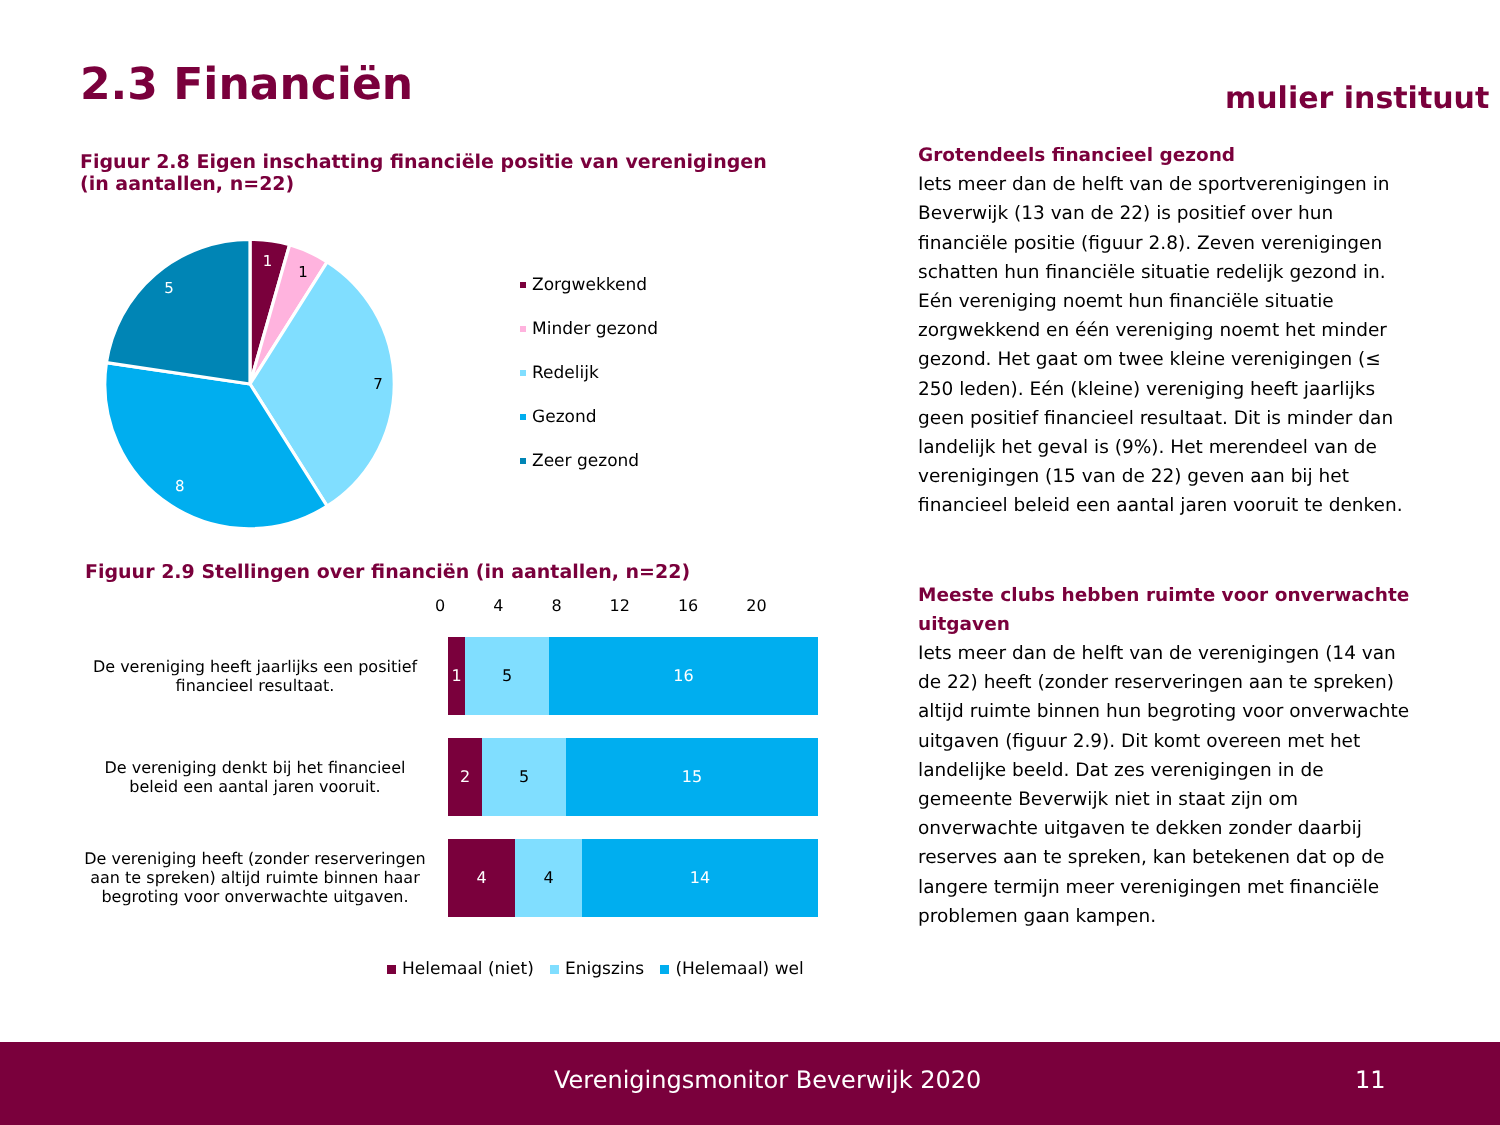2.3 Financiën mulier instituut
Figuur 2.8 Eigen inschatting financiële positie van verenigingen
(in aantallen, n=22)
1
5
8
1
7
Zorgwekkend
Minder gezond
Redelijk
Gezond
Zeer gezond
Figuur 2.9 Stellingen over financiën (in aantallen, n=22)
0 4 8 12 16 20
De vereniging heeft jaarlijks een positief financieel resultaat.
1 5 16
De vereniging denkt bij het financieel beleid een aantal jaren vooruit.
2 5 15
De vereniging heeft (zonder reserveringen aan te spreken) altijd ruimte binnen haar begroting voor onverwachte uitgaven.
4 4 14
Helemaal (niet) Enigszins (Helemaal) wel
Grotendeels financieel gezond
Iets meer dan de helft van de sportverenigingen in Beverwijk (13 van de 22) is positief over hun financiële positie (figuur 2.8). Zeven verenigingen schatten hun financiële situatie redelijk gezond in. Eén vereniging noemt hun financiële situatie zorgwekkend en één vereniging noemt het minder gezond. Het gaat om twee kleine verenigingen (≤ 250 leden). Eén (kleine) vereniging heeft jaarlijks geen positief financieel resultaat. Dit is minder dan landelijk het geval is (9%). Het merendeel van de verenigingen (15 van de 22) geven aan bij het financieel beleid een aantal jaren vooruit te denken.
Meeste clubs hebben ruimte voor onverwachte uitgaven
Iets meer dan de helft van de verenigingen (14 van de 22) heeft (zonder reserveringen aan te spreken) altijd ruimte binnen hun begroting voor onverwachte uitgaven (figuur 2.9). Dit komt overeen met het landelijke beeld. Dat zes verenigingen in de gemeente Beverwijk niet in staat zijn om onverwachte uitgaven te dekken zonder daarbij reserves aan te spreken, kan betekenen dat op de langere termijn meer verenigingen met financiële problemen gaan kampen.
Verenigingsmonitor Beverwijk 2020 11